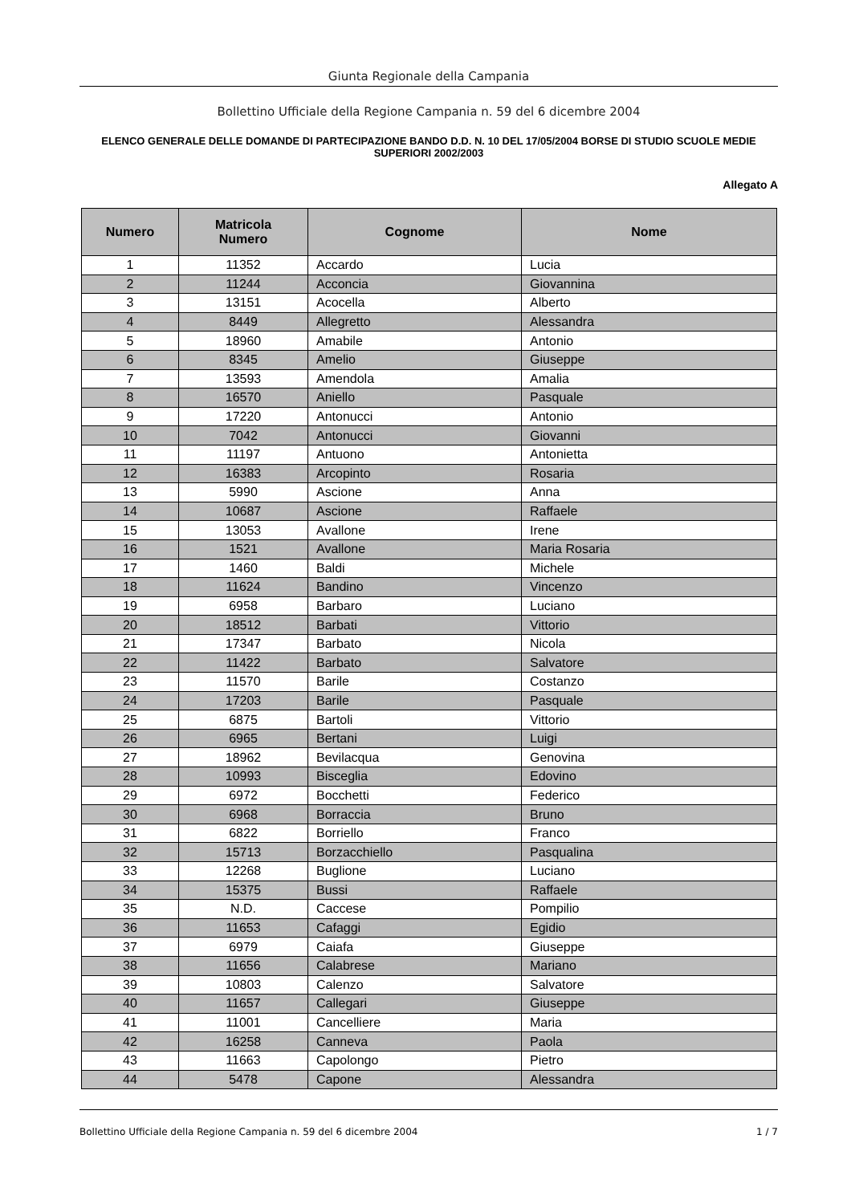Giunta Regionale della Campania
Bollettino Ufficiale della Regione Campania n. 59 del 6 dicembre 2004
ELENCO GENERALE DELLE DOMANDE DI PARTECIPAZIONE BANDO D.D. N. 10 DEL 17/05/2004 BORSE DI STUDIO SCUOLE MEDIE SUPERIORI 2002/2003
Allegato A
| Numero | Matricola Numero | Cognome | Nome |
| --- | --- | --- | --- |
| 1 | 11352 | Accardo | Lucia |
| 2 | 11244 | Acconcia | Giovannina |
| 3 | 13151 | Acocella | Alberto |
| 4 | 8449 | Allegretto | Alessandra |
| 5 | 18960 | Amabile | Antonio |
| 6 | 8345 | Amelio | Giuseppe |
| 7 | 13593 | Amendola | Amalia |
| 8 | 16570 | Aniello | Pasquale |
| 9 | 17220 | Antonucci | Antonio |
| 10 | 7042 | Antonucci | Giovanni |
| 11 | 11197 | Antuono | Antonietta |
| 12 | 16383 | Arcopinto | Rosaria |
| 13 | 5990 | Ascione | Anna |
| 14 | 10687 | Ascione | Raffaele |
| 15 | 13053 | Avallone | Irene |
| 16 | 1521 | Avallone | Maria Rosaria |
| 17 | 1460 | Baldi | Michele |
| 18 | 11624 | Bandino | Vincenzo |
| 19 | 6958 | Barbaro | Luciano |
| 20 | 18512 | Barbati | Vittorio |
| 21 | 17347 | Barbato | Nicola |
| 22 | 11422 | Barbato | Salvatore |
| 23 | 11570 | Barile | Costanzo |
| 24 | 17203 | Barile | Pasquale |
| 25 | 6875 | Bartoli | Vittorio |
| 26 | 6965 | Bertani | Luigi |
| 27 | 18962 | Bevilacqua | Genovina |
| 28 | 10993 | Bisceglia | Edovino |
| 29 | 6972 | Bocchetti | Federico |
| 30 | 6968 | Borraccia | Bruno |
| 31 | 6822 | Borriello | Franco |
| 32 | 15713 | Borzacchiello | Pasqualina |
| 33 | 12268 | Buglione | Luciano |
| 34 | 15375 | Bussi | Raffaele |
| 35 | N.D. | Caccese | Pompilio |
| 36 | 11653 | Cafaggi | Egidio |
| 37 | 6979 | Caiafa | Giuseppe |
| 38 | 11656 | Calabrese | Mariano |
| 39 | 10803 | Calenzo | Salvatore |
| 40 | 11657 | Callegari | Giuseppe |
| 41 | 11001 | Cancelliere | Maria |
| 42 | 16258 | Canneva | Paola |
| 43 | 11663 | Capolongo | Pietro |
| 44 | 5478 | Capone | Alessandra |
Bollettino Ufficiale della Regione Campania n. 59 del 6 dicembre 2004 1 / 7